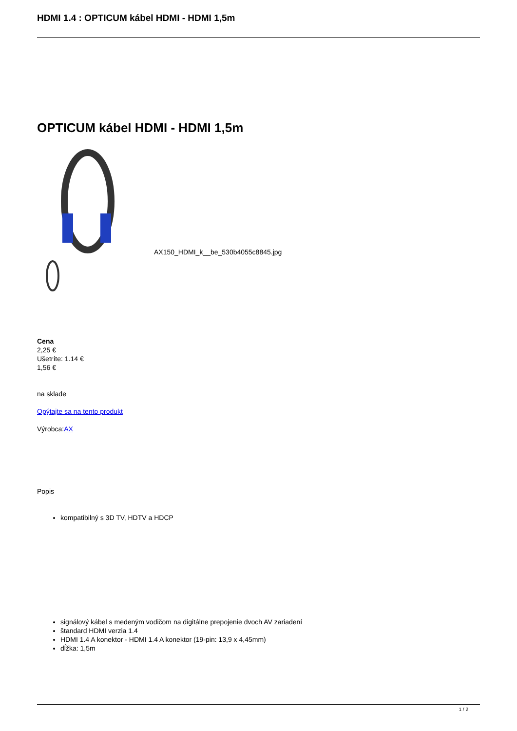HDMI 1.4 : OPTICUM kábel HDMI - HDMI 1,5m
OPTICUM kábel HDMI - HDMI 1,5m
AX150_HDMI_k__be_530b4055c8845.jpg
Cena
2,25 €
Ušetríte: 1.14 €
1,56 €
na sklade
Opýtajte sa na tento produkt
Výrobca:AX
Popis
kompatibilný s 3D TV, HDTV a HDCP
signálový kábel s medeným vodičom na digitálne prepojenie dvoch AV zariadení
štandard HDMI verzia 1.4
HDMI 1.4 A konektor - HDMI 1.4 A konektor (19-pin: 13,9 x 4,45mm)
dĺžka: 1,5m
1 / 2